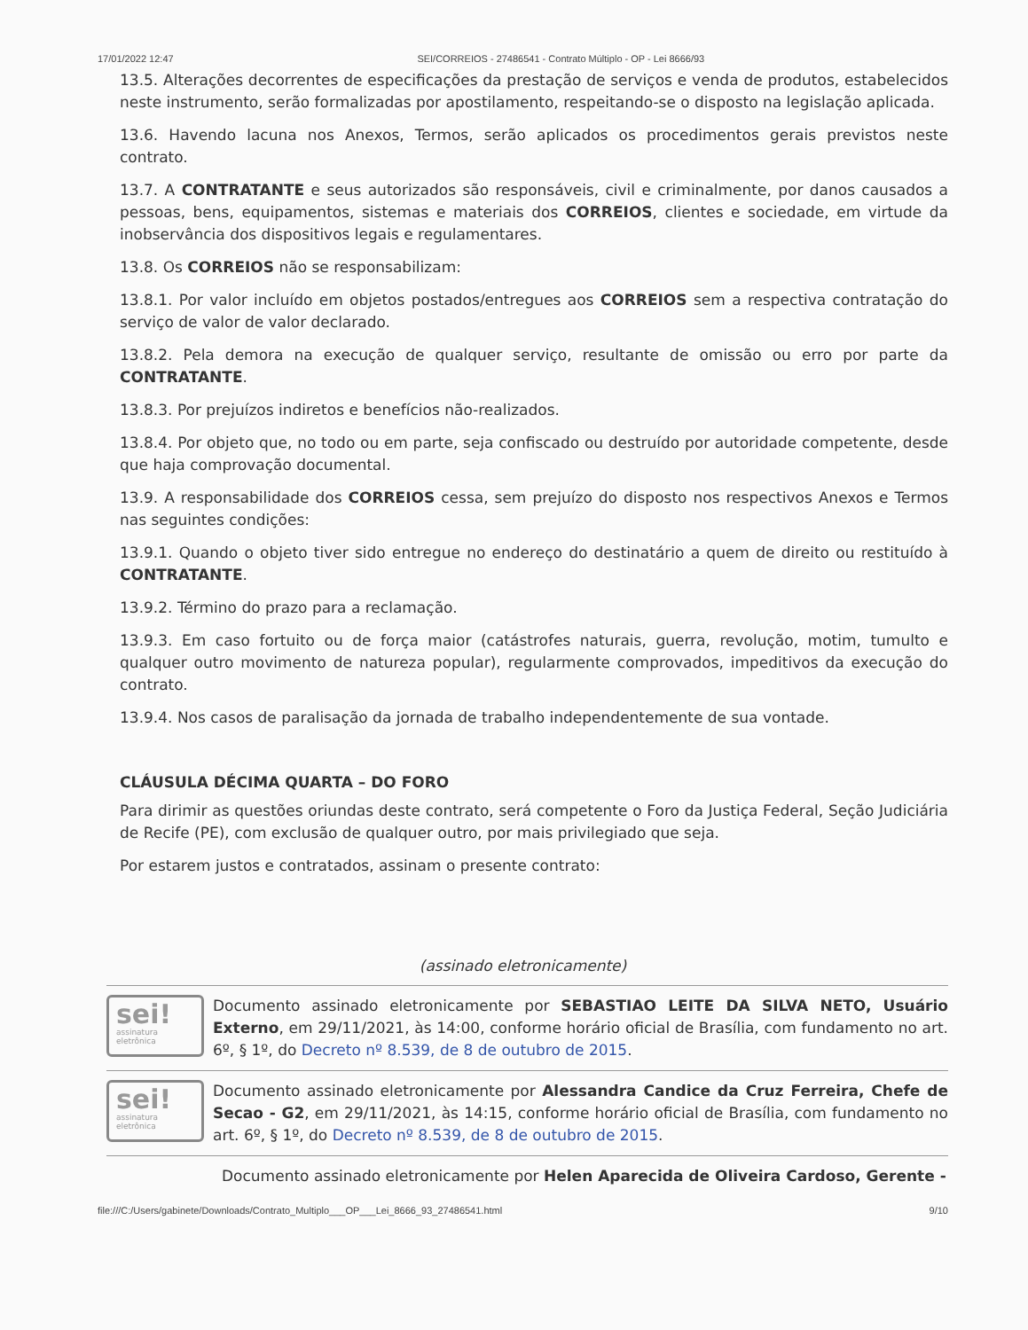17/01/2022 12:47 SEI/CORREIOS - 27486541 - Contrato Múltiplo - OP - Lei 8666/93
13.5. Alterações decorrentes de especificações da prestação de serviços e venda de produtos, estabelecidos neste instrumento, serão formalizadas por apostilamento, respeitando-se o disposto na legislação aplicada.
13.6. Havendo lacuna nos Anexos, Termos, serão aplicados os procedimentos gerais previstos neste contrato.
13.7. A CONTRATANTE e seus autorizados são responsáveis, civil e criminalmente, por danos causados a pessoas, bens, equipamentos, sistemas e materiais dos CORREIOS, clientes e sociedade, em virtude da inobservância dos dispositivos legais e regulamentares.
13.8. Os CORREIOS não se responsabilizam:
13.8.1. Por valor incluído em objetos postados/entregues aos CORREIOS sem a respectiva contratação do serviço de valor de valor declarado.
13.8.2. Pela demora na execução de qualquer serviço, resultante de omissão ou erro por parte da CONTRATANTE.
13.8.3. Por prejuízos indiretos e benefícios não-realizados.
13.8.4. Por objeto que, no todo ou em parte, seja confiscado ou destruído por autoridade competente, desde que haja comprovação documental.
13.9. A responsabilidade dos CORREIOS cessa, sem prejuízo do disposto nos respectivos Anexos e Termos nas seguintes condições:
13.9.1. Quando o objeto tiver sido entregue no endereço do destinatário a quem de direito ou restituído à CONTRATANTE.
13.9.2. Término do prazo para a reclamação.
13.9.3. Em caso fortuito ou de força maior (catástrofes naturais, guerra, revolução, motim, tumulto e qualquer outro movimento de natureza popular), regularmente comprovados, impeditivos da execução do contrato.
13.9.4. Nos casos de paralisação da jornada de trabalho independentemente de sua vontade.
CLÁUSULA DÉCIMA QUARTA – DO FORO
Para dirimir as questões oriundas deste contrato, será competente o Foro da Justiça Federal, Seção Judiciária de Recife (PE), com exclusão de qualquer outro, por mais privilegiado que seja.
Por estarem justos e contratados, assinam o presente contrato:
(assinado eletronicamente)
sei!
assinatura eletrônica
Documento assinado eletronicamente por SEBASTIAO LEITE DA SILVA NETO, Usuário Externo, em 29/11/2021, às 14:00, conforme horário oficial de Brasília, com fundamento no art. 6º, § 1º, do Decreto nº 8.539, de 8 de outubro de 2015.
sei!
assinatura eletrônica
Documento assinado eletronicamente por Alessandra Candice da Cruz Ferreira, Chefe de Secao - G2, em 29/11/2021, às 14:15, conforme horário oficial de Brasília, com fundamento no art. 6º, § 1º, do Decreto nº 8.539, de 8 de outubro de 2015.
Documento assinado eletronicamente por Helen Aparecida de Oliveira Cardoso, Gerente -
file:///C:/Users/gabinete/Downloads/Contrato_Multiplo___OP___Lei_8666_93_27486541.html 9/10